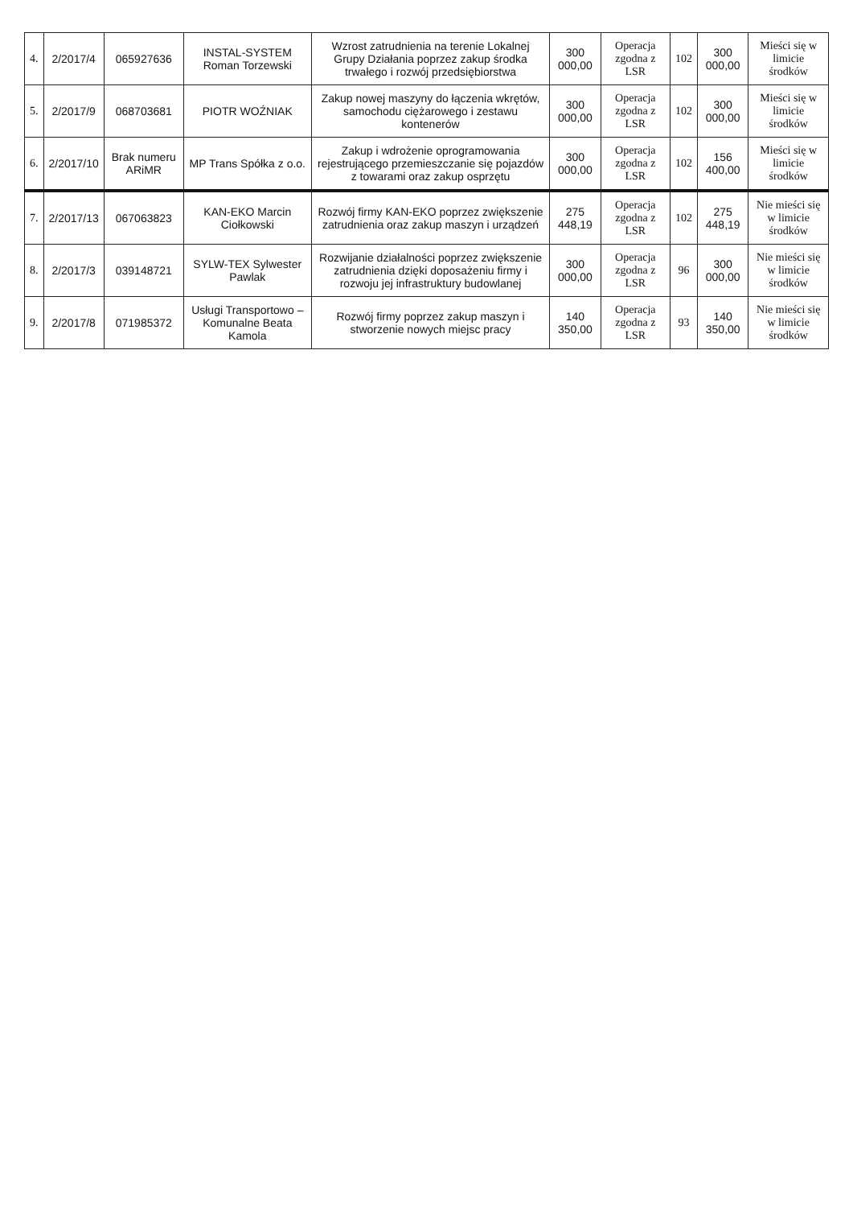| 4. | 2/2017/4 | 065927636 | INSTAL-SYSTEM Roman Torzewski | Wzrost zatrudnienia na terenie Lokalnej Grupy Działania poprzez zakup środka trwałego i rozwój przedsiębiorstwa | 300 000,00 | Operacja zgodna z LSR | 102 | 300 000,00 | Mieści się w limicie środków |
| 5. | 2/2017/9 | 068703681 | PIOTR WOŹNIAK | Zakup nowej maszyny do łączenia wkrętów, samochodu ciężarowego i zestawu kontenerów | 300 000,00 | Operacja zgodna z LSR | 102 | 300 000,00 | Mieści się w limicie środków |
| 6. | 2/2017/10 | Brak numeru ARiMR | MP Trans Spółka z o.o. | Zakup i wdrożenie oprogramowania rejestrującego przemieszczanie się pojazdów z towarami oraz zakup osprzętu | 300 000,00 | Operacja zgodna z LSR | 102 | 156 400,00 | Mieści się w limicie środków |
| 7. | 2/2017/13 | 067063823 | KAN-EKO Marcin Ciołkowski | Rozwój firmy KAN-EKO poprzez zwiększenie zatrudnienia oraz zakup maszyn i urządzeń | 275 448,19 | Operacja zgodna z LSR | 102 | 275 448,19 | Nie mieści się w limicie środków |
| 8. | 2/2017/3 | 039148721 | SYLW-TEX Sylwester Pawlak | Rozwijanie działalności poprzez zwiększenie zatrudnienia dzięki doposażeniu firmy i rozwoju jej infrastruktury budowlanej | 300 000,00 | Operacja zgodna z LSR | 96 | 300 000,00 | Nie mieści się w limicie środków |
| 9. | 2/2017/8 | 071985372 | Usługi Transportowo – Komunalne Beata Kamola | Rozwój firmy poprzez zakup maszyn i stworzenie nowych miejsc pracy | 140 350,00 | Operacja zgodna z LSR | 93 | 140 350,00 | Nie mieści się w limicie środków |